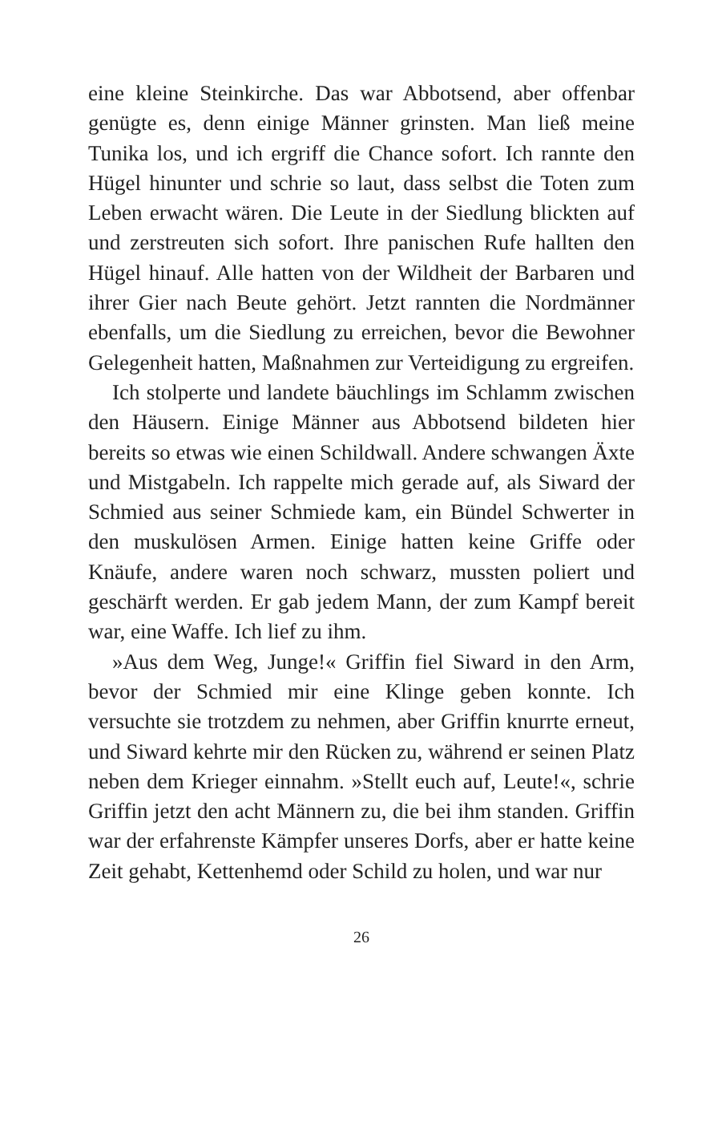eine kleine Steinkirche. Das war Abbotsend, aber offenbar genügte es, denn einige Männer grinsten. Man ließ meine Tunika los, und ich ergriff die Chance sofort. Ich rannte den Hügel hinunter und schrie so laut, dass selbst die Toten zum Leben erwacht wären. Die Leute in der Siedlung blickten auf und zerstreuten sich sofort. Ihre panischen Rufe hallten den Hügel hinauf. Alle hatten von der Wildheit der Barbaren und ihrer Gier nach Beute gehört. Jetzt rannten die Nordmänner ebenfalls, um die Siedlung zu erreichen, bevor die Bewohner Gelegenheit hatten, Maßnahmen zur Verteidigung zu ergreifen.
Ich stolperte und landete bäuchlings im Schlamm zwischen den Häusern. Einige Männer aus Abbotsend bildeten hier bereits so etwas wie einen Schildwall. Andere schwangen Äxte und Mistgabeln. Ich rappelte mich gerade auf, als Siward der Schmied aus seiner Schmiede kam, ein Bündel Schwerter in den muskulösen Armen. Einige hatten keine Griffe oder Knäufe, andere waren noch schwarz, mussten poliert und geschärft werden. Er gab jedem Mann, der zum Kampf bereit war, eine Waffe. Ich lief zu ihm.
»Aus dem Weg, Junge!« Griffin fiel Siward in den Arm, bevor der Schmied mir eine Klinge geben konnte. Ich versuchte sie trotzdem zu nehmen, aber Griffin knurrte erneut, und Siward kehrte mir den Rücken zu, während er seinen Platz neben dem Krieger einnahm. »Stellt euch auf, Leute!«, schrie Griffin jetzt den acht Männern zu, die bei ihm standen. Griffin war der erfahrenste Kämpfer unseres Dorfs, aber er hatte keine Zeit gehabt, Kettenhemd oder Schild zu holen, und war nur
26